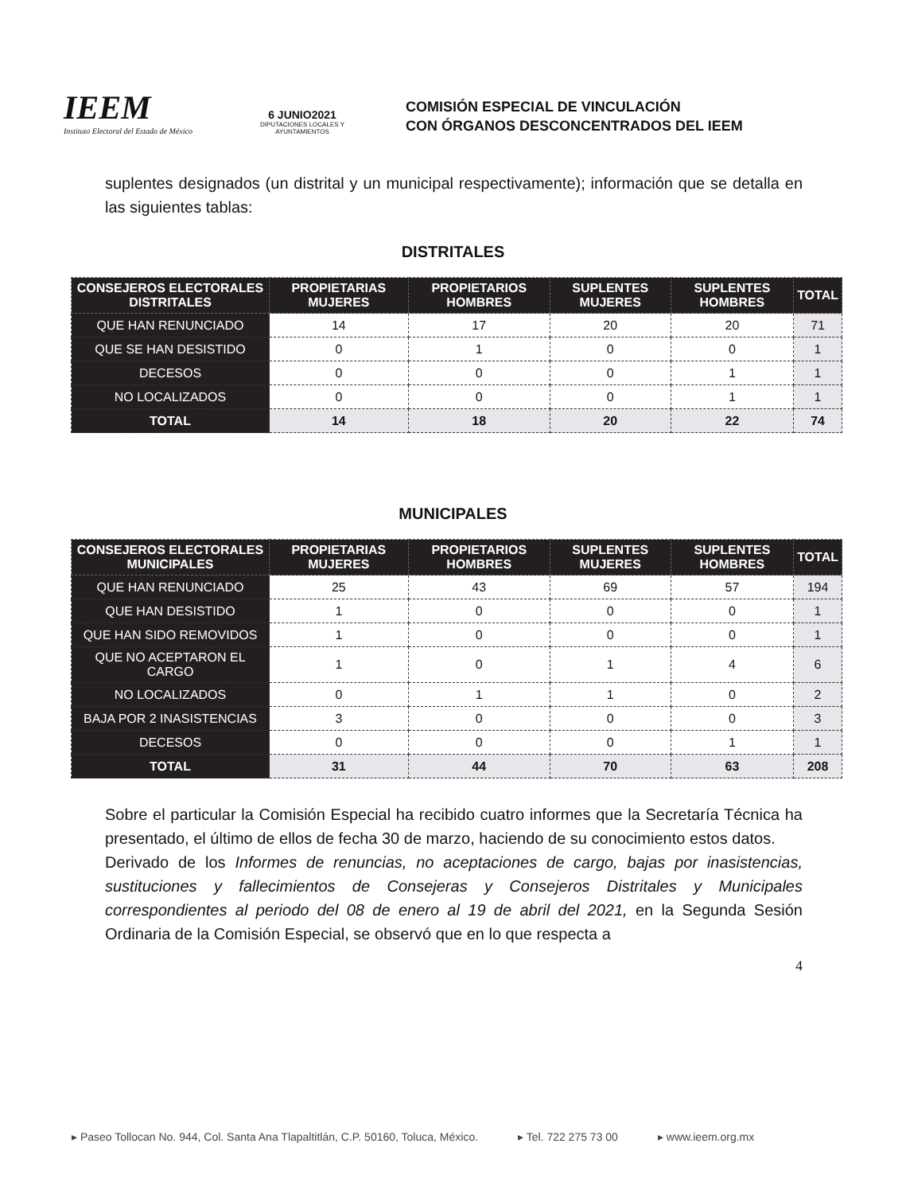IEEM
Instituto Electoral del Estado de México
6 JUNIO2021
DIPUTACIONES LOCALES Y AYUNTAMIENTOS
COMISIÓN ESPECIAL DE VINCULACIÓN
CON ÓRGANOS DESCONCENTRADOS DEL IEEM
suplentes designados (un distrital y un municipal respectivamente); información que se detalla en las siguientes tablas:
DISTRITALES
| CONSEJEROS ELECTORALES DISTRITALES | PROPIETARIAS MUJERES | PROPIETARIOS HOMBRES | SUPLENTES MUJERES | SUPLENTES HOMBRES | TOTAL |
| --- | --- | --- | --- | --- | --- |
| QUE HAN RENUNCIADO | 14 | 17 | 20 | 20 | 71 |
| QUE SE HAN DESISTIDO | 0 | 1 | 0 | 0 | 1 |
| DECESOS | 0 | 0 | 0 | 1 | 1 |
| NO LOCALIZADOS | 0 | 0 | 0 | 1 | 1 |
| TOTAL | 14 | 18 | 20 | 22 | 74 |
MUNICIPALES
| CONSEJEROS ELECTORALES MUNICIPALES | PROPIETARIAS MUJERES | PROPIETARIOS HOMBRES | SUPLENTES MUJERES | SUPLENTES HOMBRES | TOTAL |
| --- | --- | --- | --- | --- | --- |
| QUE HAN RENUNCIADO | 25 | 43 | 69 | 57 | 194 |
| QUE HAN DESISTIDO | 1 | 0 | 0 | 0 | 1 |
| QUE HAN SIDO REMOVIDOS | 1 | 0 | 0 | 0 | 1 |
| QUE NO ACEPTARON EL CARGO | 1 | 0 | 1 | 4 | 6 |
| NO LOCALIZADOS | 0 | 1 | 1 | 0 | 2 |
| BAJA POR 2 INASISTENCIAS | 3 | 0 | 0 | 0 | 3 |
| DECESOS | 0 | 0 | 0 | 1 | 1 |
| TOTAL | 31 | 44 | 70 | 63 | 208 |
Sobre el particular la Comisión Especial ha recibido cuatro informes que la Secretaría Técnica ha presentado, el último de ellos de fecha 30 de marzo, haciendo de su conocimiento estos datos.
Derivado de los Informes de renuncias, no aceptaciones de cargo, bajas por inasistencias, sustituciones y fallecimientos de Consejeras y Consejeros Distritales y Municipales correspondientes al periodo del 08 de enero al 19 de abril del 2021, en la Segunda Sesión Ordinaria de la Comisión Especial, se observó que en lo que respecta a
4
▸ Paseo Tollocan No. 944, Col. Santa Ana Tlapaltitlán, C.P. 50160, Toluca, México. ▸ Tel. 722 275 73 00 ▸ www.ieem.org.mx